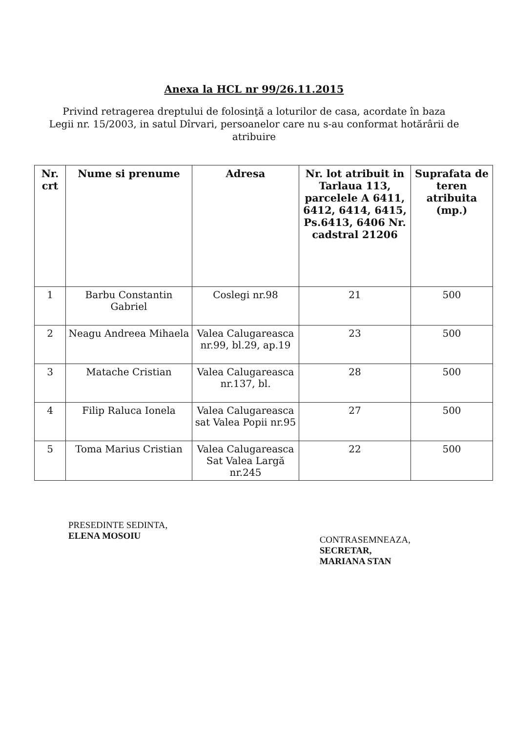Anexa la HCL nr 99/26.11.2015
Privind retragerea dreptului de folosinţă a loturilor de casa, acordate în baza Legii nr. 15/2003, in satul Dîrvari, persoanelor care nu s-au conformat hotărârii de atribuire
| Nr. crt | Nume si prenume | Adresa | Nr. lot atribuit in Tarlaua 113, parcelele A 6411, 6412, 6414, 6415, Ps.6413, 6406 Nr. cadstral 21206 | Suprafata de teren atribuita (mp.) |
| --- | --- | --- | --- | --- |
| 1 | Barbu Constantin Gabriel | Coslegi nr.98 | 21 | 500 |
| 2 | Neagu Andreea Mihaela | Valea Calugareasca nr.99, bl.29, ap.19 | 23 | 500 |
| 3 | Matache Cristian | Valea Calugareasca nr.137, bl. | 28 | 500 |
| 4 | Filip Raluca Ionela | Valea Calugareasca sat Valea Popii nr.95 | 27 | 500 |
| 5 | Toma Marius Cristian | Valea Calugareasca Sat Valea Largă nr.245 | 22 | 500 |
PRESEDINTE SEDINTA,
ELENA MOSOIU
CONTRASEMNEAZA,
SECRETAR,
MARIANA STAN